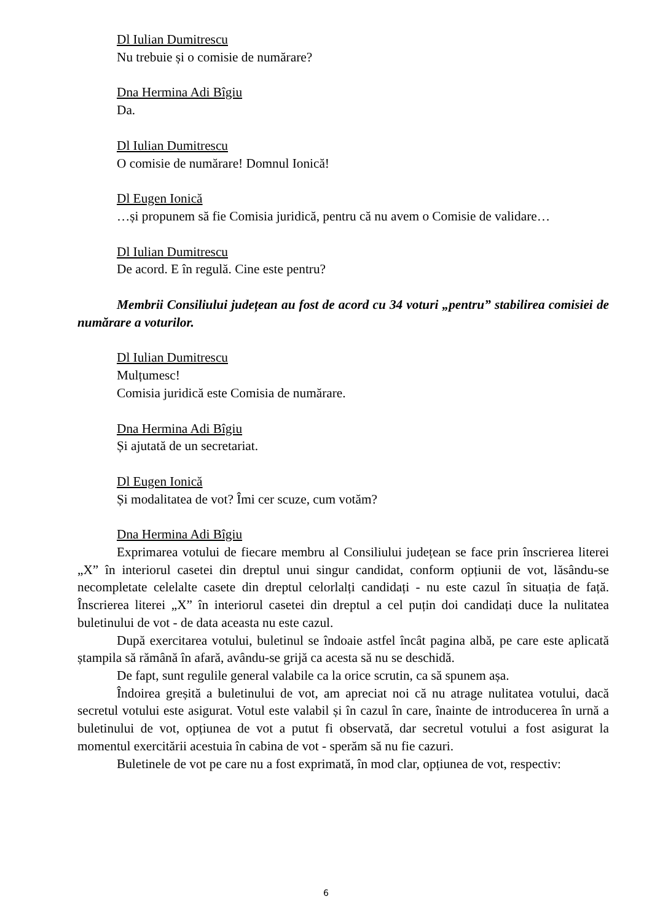Dl Iulian Dumitrescu
Nu trebuie și o comisie de numărare?
Dna Hermina Adi Bîgiu
Da.
Dl Iulian Dumitrescu
O comisie de numărare! Domnul Ionică!
Dl Eugen Ionică
…și propunem să fie Comisia juridică, pentru că nu avem o Comisie de validare…
Dl Iulian Dumitrescu
De acord. E în regulă. Cine este pentru?
Membrii Consiliului județean au fost de acord cu 34 voturi „pentru” stabilirea comisiei de numărare a voturilor.
Dl Iulian Dumitrescu
Mulțumesc!
Comisia juridică este Comisia de numărare.
Dna Hermina Adi Bîgiu
Și ajutată de un secretariat.
Dl Eugen Ionică
Și modalitatea de vot? Îmi cer scuze, cum votăm?
Dna Hermina Adi Bîgiu
Exprimarea votului de fiecare membru al Consiliului județean se face prin înscrierea literei „X” în interiorul casetei din dreptul unui singur candidat, conform opțiunii de vot, lăsându-se necompletate celelalte casete din dreptul celorlalți candidați - nu este cazul în situația de față. Înscrierea literei „X” în interiorul casetei din dreptul a cel puțin doi candidați duce la nulitatea buletinului de vot - de data aceasta nu este cazul.
După exercitarea votului, buletinul se îndoaie astfel încât pagina albă, pe care este aplicată ștampila să rămână în afară, avându-se grijă ca acesta să nu se deschidă.
De fapt, sunt regulile general valabile ca la orice scrutin, ca să spunem așa.
Îndoirea greșită a buletinului de vot, am apreciat noi că nu atrage nulitatea votului, dacă secretul votului este asigurat. Votul este valabil și în cazul în care, înainte de introducerea în urnă a buletinului de vot, opțiunea de vot a putut fi observată, dar secretul votului a fost asigurat la momentul exercitării acestuia în cabina de vot - sperăm să nu fie cazuri.
Buletinele de vot pe care nu a fost exprimată, în mod clar, opțiunea de vot, respectiv:
6